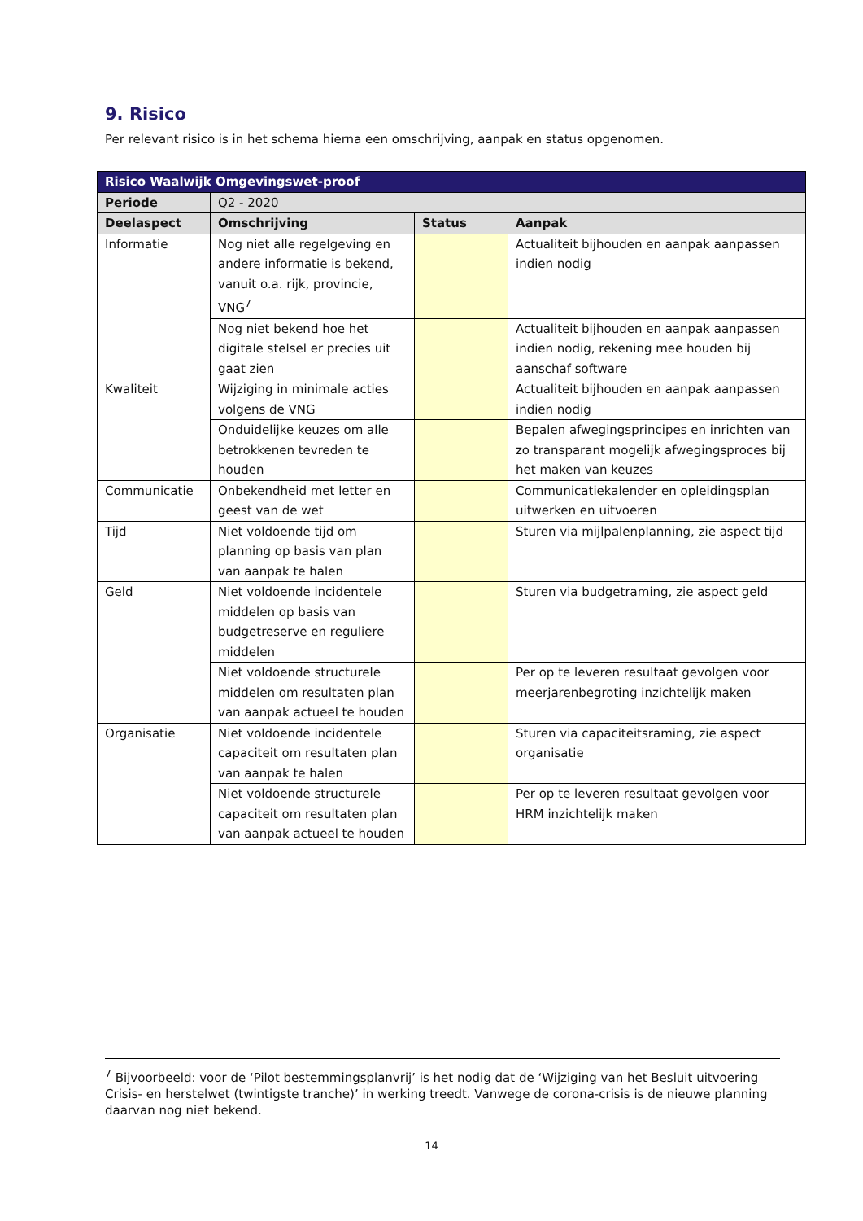9. Risico
Per relevant risico is in het schema hierna een omschrijving, aanpak en status opgenomen.
| Risico Waalwijk Omgevingswet-proof | | | |
| --- | --- | --- | --- |
| Periode | Q2 - 2020 | | |
| Deelaspect | Omschrijving | Status | Aanpak |
| Informatie | Nog niet alle regelgeving en andere informatie is bekend, vanuit o.a. rijk, provincie, VNG<sup>7</sup> | | Actualiteit bijhouden en aanpak aanpassen indien nodig |
| | Nog niet bekend hoe het digitale stelsel er precies uit gaat zien | | Actualiteit bijhouden en aanpak aanpassen indien nodig, rekening mee houden bij aanschaf software |
| Kwaliteit | Wijziging in minimale acties volgens de VNG | | Actualiteit bijhouden en aanpak aanpassen indien nodig |
| | Onduidelijke keuzes om alle betrokkenen tevreden te houden | | Bepalen afwegingsprincipes en inrichten van zo transparant mogelijk afwegingsproces bij het maken van keuzes |
| Communicatie | Onbekendheid met letter en geest van de wet | | Communicatiekalender en opleidingsplan uitwerken en uitvoeren |
| Tijd | Niet voldoende tijd om planning op basis van plan van aanpak te halen | | Sturen via mijlpalenplanning, zie aspect tijd |
| Geld | Niet voldoende incidentele middelen op basis van budgetreserve en reguliere middelen | | Sturen via budgetraming, zie aspect geld |
| | Niet voldoende structurele middelen om resultaten plan van aanpak actueel te houden | | Per op te leveren resultaat gevolgen voor meerjarenbegroting inzichtelijk maken |
| Organisatie | Niet voldoende incidentele capaciteit om resultaten plan van aanpak te halen | | Sturen via capaciteitsraming, zie aspect organisatie |
| | Niet voldoende structurele capaciteit om resultaten plan van aanpak actueel te houden | | Per op te leveren resultaat gevolgen voor HRM inzichtelijk maken |
<sup>7</sup> Bijvoorbeeld: voor de ‘Pilot bestemmingsplanvrij’ is het nodig dat de ‘Wijziging van het Besluit uitvoering Crisis- en herstelwet (twintigste tranche)’ in werking treedt. Vanwege de corona-crisis is de nieuwe planning daarvan nog niet bekend.
14